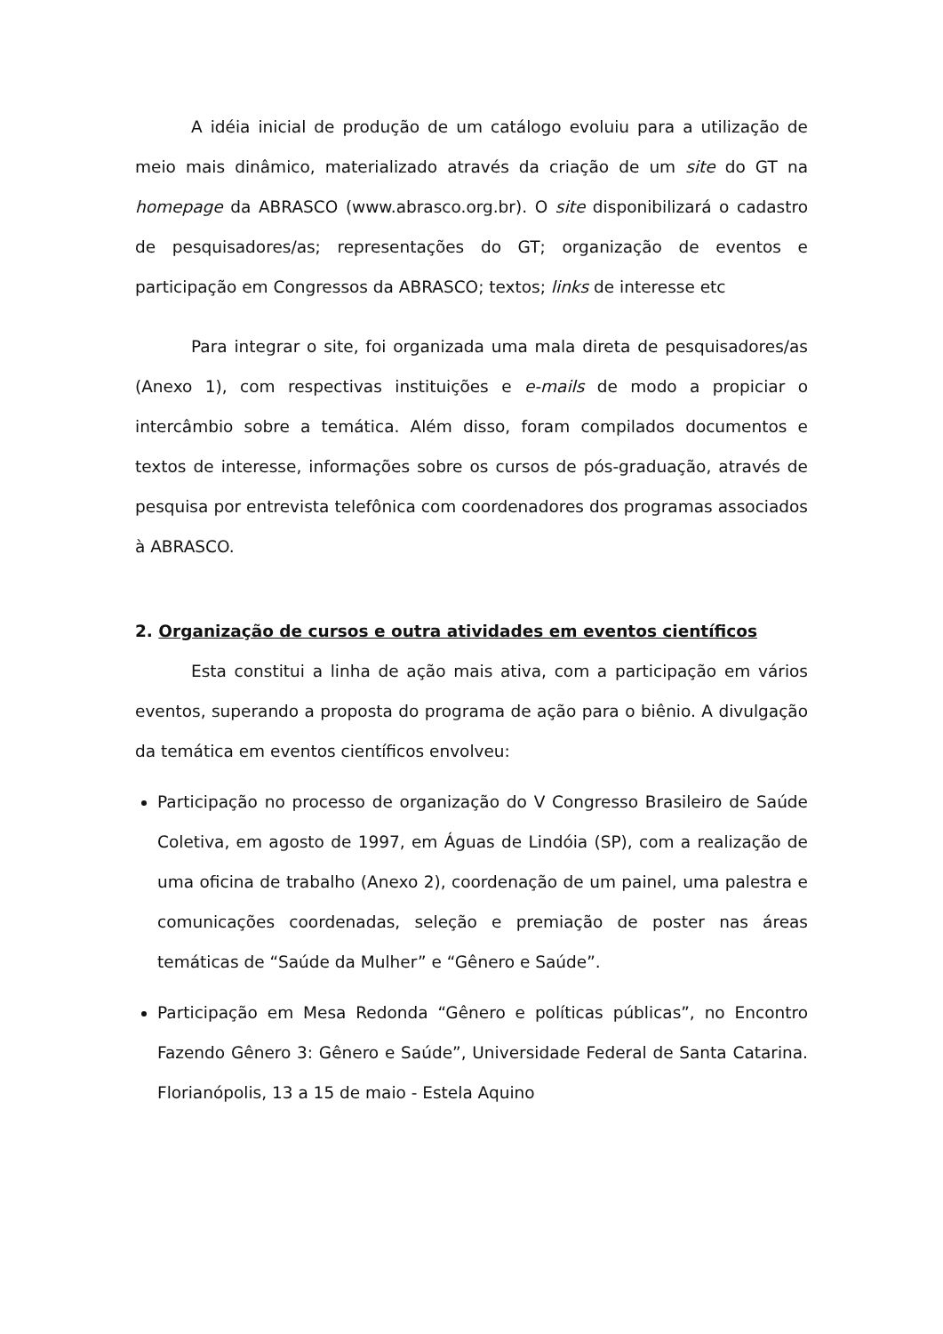A idéia inicial de produção de um catálogo evoluiu para a utilização de meio mais dinâmico, materializado através da criação de um site do GT na homepage da ABRASCO (www.abrasco.org.br). O site disponibilizará o cadastro de pesquisadores/as; representações do GT; organização de eventos e participação em Congressos da ABRASCO; textos; links de interesse etc
Para integrar o site, foi organizada uma mala direta de pesquisadores/as (Anexo 1), com respectivas instituições e e-mails de modo a propiciar o intercâmbio sobre a temática. Além disso, foram compilados documentos e textos de interesse, informações sobre os cursos de pós-graduação, através de pesquisa por entrevista telefônica com coordenadores dos programas associados à ABRASCO.
2. Organização de cursos e outra atividades em eventos científicos
Esta constitui a linha de ação mais ativa, com a participação em vários eventos, superando a proposta do programa de ação para o biênio. A divulgação da temática em eventos científicos envolveu:
Participação no processo de organização do V Congresso Brasileiro de Saúde Coletiva, em agosto de 1997, em Águas de Lindóia (SP), com a realização de uma oficina de trabalho (Anexo 2), coordenação de um painel, uma palestra e comunicações coordenadas, seleção e premiação de poster nas áreas temáticas de “Saúde da Mulher” e “Gênero e Saúde”.
Participação em Mesa Redonda “Gênero e políticas públicas”, no Encontro Fazendo Gênero 3: Gênero e Saúde”, Universidade Federal de Santa Catarina. Florianópolis, 13 a 15 de maio - Estela Aquino